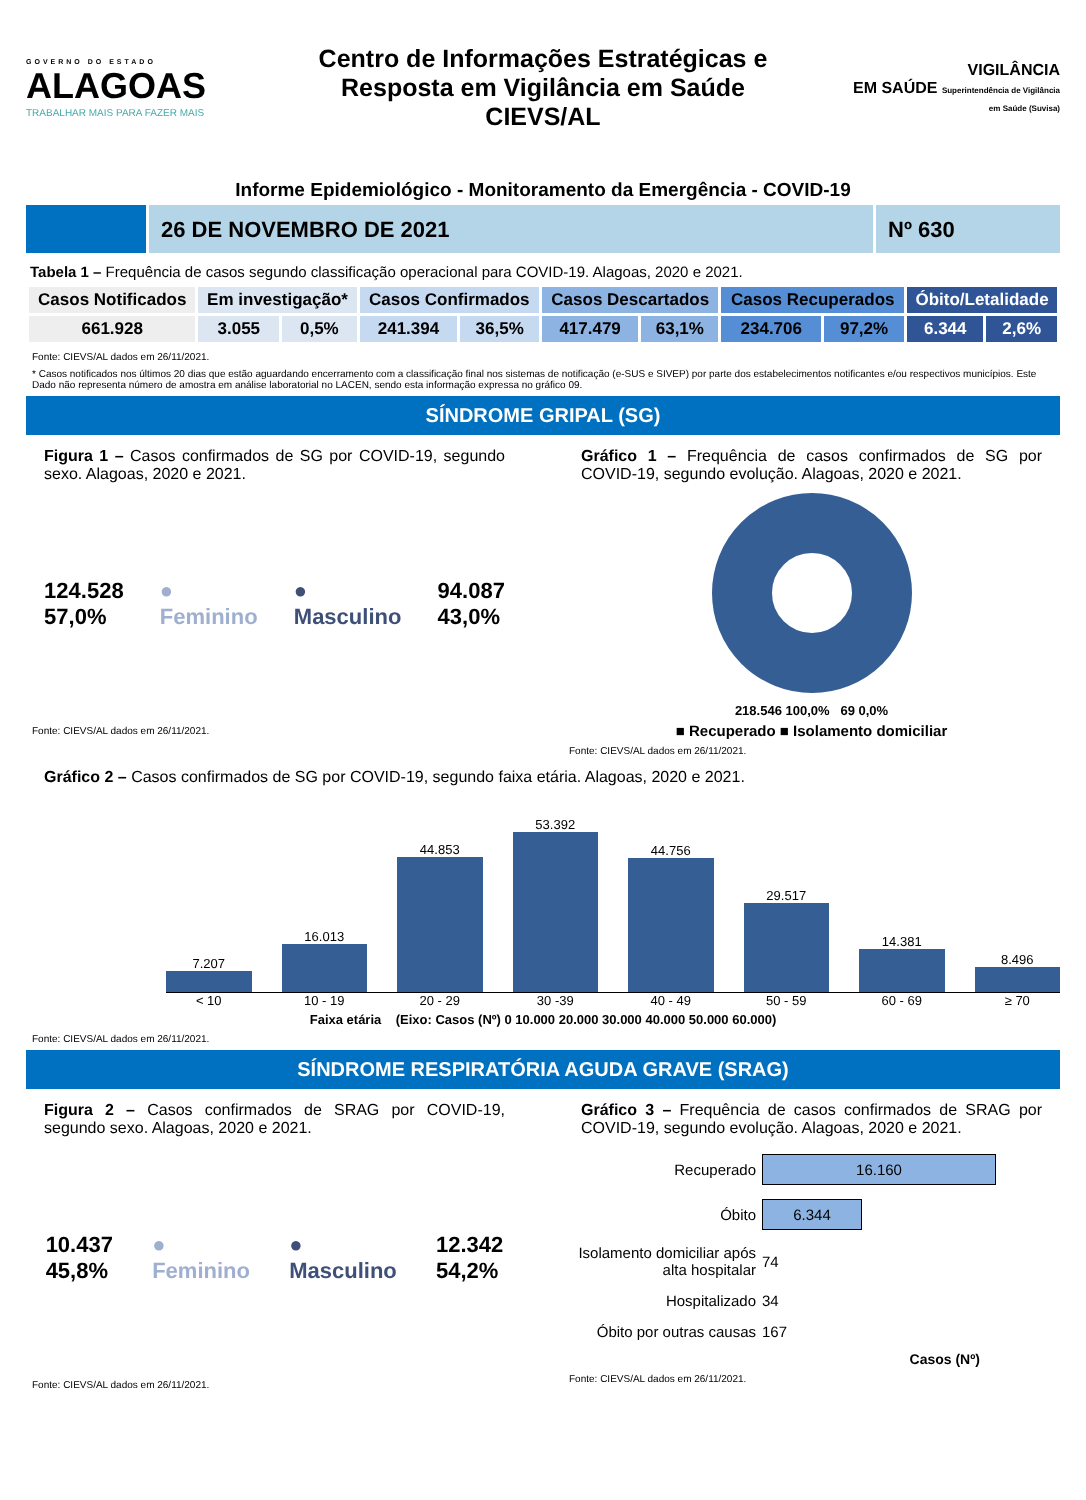GOVERNO DO ESTADO
ALAGOAS
TRABALHAR MAIS PARA FAZER MAIS
Centro de Informações Estratégicas e
Resposta em Vigilância em Saúde
CIEVS/AL
VIGILÂNCIA
EM SAÚDE Superintendência de Vigilância em Saúde (Suvisa)
Informe Epidemiológico - Monitoramento da Emergência - COVID-19
26 DE NOVEMBRO DE 2021 Nº 630
Tabela 1 – Frequência de casos segundo classificação operacional para COVID-19. Alagoas, 2020 e 2021.
| Casos Notificados | Em investigação* | | Casos Confirmados | | Casos Descartados | | Casos Recuperados | | Óbito/Letalidade | |
| --- | --- | --- | --- | --- | --- | --- | --- | --- | --- | --- |
| 661.928 | 3.055 | 0,5% | 241.394 | 36,5% | 417.479 | 63,1% | 234.706 | 97,2% | 6.344 | 2,6% |
Fonte: CIEVS/AL dados em 26/11/2021.
* Casos notificados nos últimos 20 dias que estão aguardando encerramento com a classificação final nos sistemas de notificação (e-SUS e SIVEP) por parte dos estabelecimentos notificantes e/ou respectivos municípios. Este Dado não representa número de amostra em análise laboratorial no LACEN, sendo esta informação expressa no gráfico 09.
SÍNDROME GRIPAL (SG)
Figura 1 – Casos confirmados de SG por COVID-19, segundo sexo. Alagoas, 2020 e 2021.
124.528
57,0%
●
Feminino
●
Masculino
94.087
43,0%
Fonte: CIEVS/AL dados em 26/11/2021.
Gráfico 1 – Frequência de casos confirmados de SG por COVID-19, segundo evolução. Alagoas, 2020 e 2021.
218.546 100,0% 69 0,0%
■ Recuperado ■ Isolamento domiciliar
Fonte: CIEVS/AL dados em 26/11/2021.
Gráfico 2 – Casos confirmados de SG por COVID-19, segundo faixa etária. Alagoas, 2020 e 2021.
7.207
16.013
44.853
53.392
44.756
29.517
14.381
8.496
< 10 10 - 19 20 - 29 30 -39 40 - 49 50 - 59 60 - 69 ≥ 70
Faixa etária (Eixo: Casos (Nº) 0 10.000 20.000 30.000 40.000 50.000 60.000)
Fonte: CIEVS/AL dados em 26/11/2021.
SÍNDROME RESPIRATÓRIA AGUDA GRAVE (SRAG)
Figura 2 – Casos confirmados de SRAG por COVID-19, segundo sexo. Alagoas, 2020 e 2021.
10.437
45,8%
●
Feminino
●
Masculino
12.342
54,2%
Fonte: CIEVS/AL dados em 26/11/2021.
Gráfico 3 – Frequência de casos confirmados de SRAG por COVID-19, segundo evolução. Alagoas, 2020 e 2021.
| Recuperado | 16.160 |
| Óbito | 6.344 |
| Isolamento domiciliar após alta hospitalar | 74 |
| Hospitalizado | 34 |
| Óbito por outras causas | 167 |
Casos (Nº)
Fonte: CIEVS/AL dados em 26/11/2021.